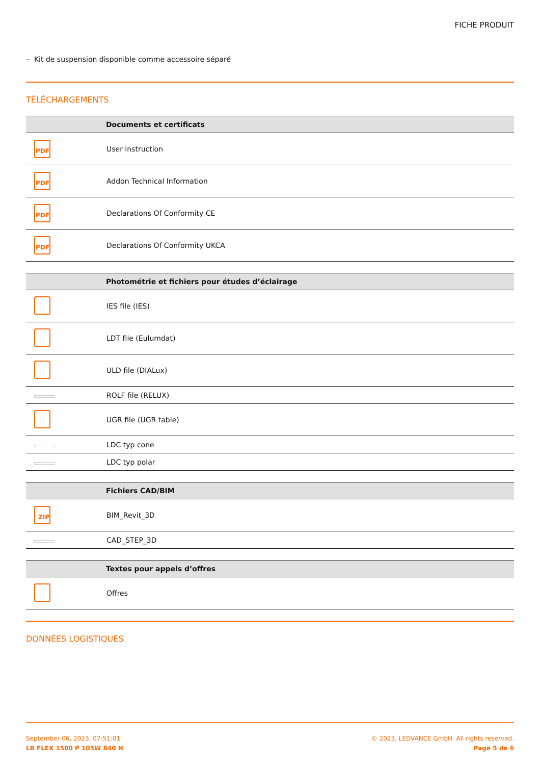FICHE PRODUIT
– Kit de suspension disponible comme accessoire séparé
TÉLÉCHARGEMENTS
| | Documents et certificats |
| --- | --- |
| PDF | User instruction |
| PDF | Addon Technical Information |
| PDF | Declarations Of Conformity CE |
| PDF | Declarations Of Conformity UKCA |
| | Photométrie et fichiers pour études d’éclairage |
| --- | --- |
| | IES file (IES) |
| | LDT file (Eulumdat) |
| | ULD file (DIALux) |
| | ROLF file (RELUX) |
| | UGR file (UGR table) |
| | LDC typ cone |
| | LDC typ polar |
| | Fichiers CAD/BIM |
| --- | --- |
| ZIP | BIM_Revit_3D |
| | CAD_STEP_3D |
| | Textes pour appels d’offres |
| --- | --- |
| | Offres |
DONNÉES LOGISTIQUES
September 06, 2023, 07:51:01
LB FLEX 1500 P 105W 840 N
© 2023, LEDVANCE GmbH. All rights reserved.
Page 5 de 6